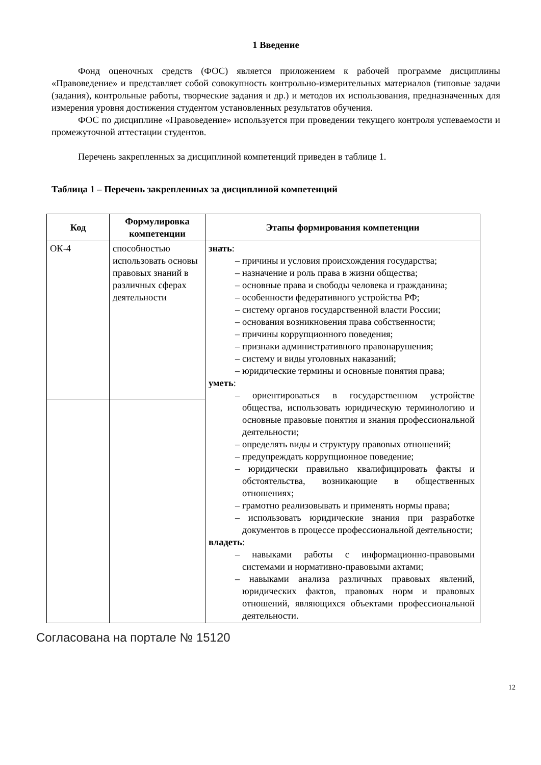1 Введение
Фонд оценочных средств (ФОС) является приложением к рабочей программе дисциплины «Правоведение» и представляет собой совокупность контрольно-измерительных материалов (типовые задачи (задания), контрольные работы, творческие задания и др.) и методов их использования, предназначенных для измерения уровня достижения студентом установленных результатов обучения.
ФОС по дисциплине «Правоведение» используется при проведении текущего контроля успеваемости и промежуточной аттестации студентов.
Перечень закрепленных за дисциплиной компетенций приведен в таблице 1.
Таблица 1 – Перечень закрепленных за дисциплиной компетенций
| Код | Формулировка компетенции | Этапы формирования компетенции |
| --- | --- | --- |
| ОК-4 | способностью использовать основы правовых знаний в различных сферах деятельности | знать : – причины и условия происхождения государства; – назначение и роль права в жизни общества; – основные права и свободы человека и гражданина; – особенности федеративного устройства РФ; – систему органов государственной власти России; – основания возникновения права собственности; – причины коррупционного поведения; – признаки административного правонарушения; – систему и виды уголовных наказаний; – юридические термины и основные понятия права; уметь : – ориентироваться в государственном устройстве общества, использовать юридическую терминологию и основные правовые понятия и знания профессиональной деятельности; – определять виды и структуру правовых отношений; – предупреждать коррупционное поведение; – юридически правильно квалифицировать факты и обстоятельства, возникающие в общественных отношениях; – грамотно реализовывать и применять нормы права; – использовать юридические знания при разработке документов в процессе профессиональной деятельности; владеть : – навыками работы с информационно-правовыми системами и нормативно-правовыми актами; – навыками анализа различных правовых явлений, юридических фактов, правовых норм и правовых отношений, являющихся объектами профессиональной деятельности. |
12
Согласована на портале № 15120